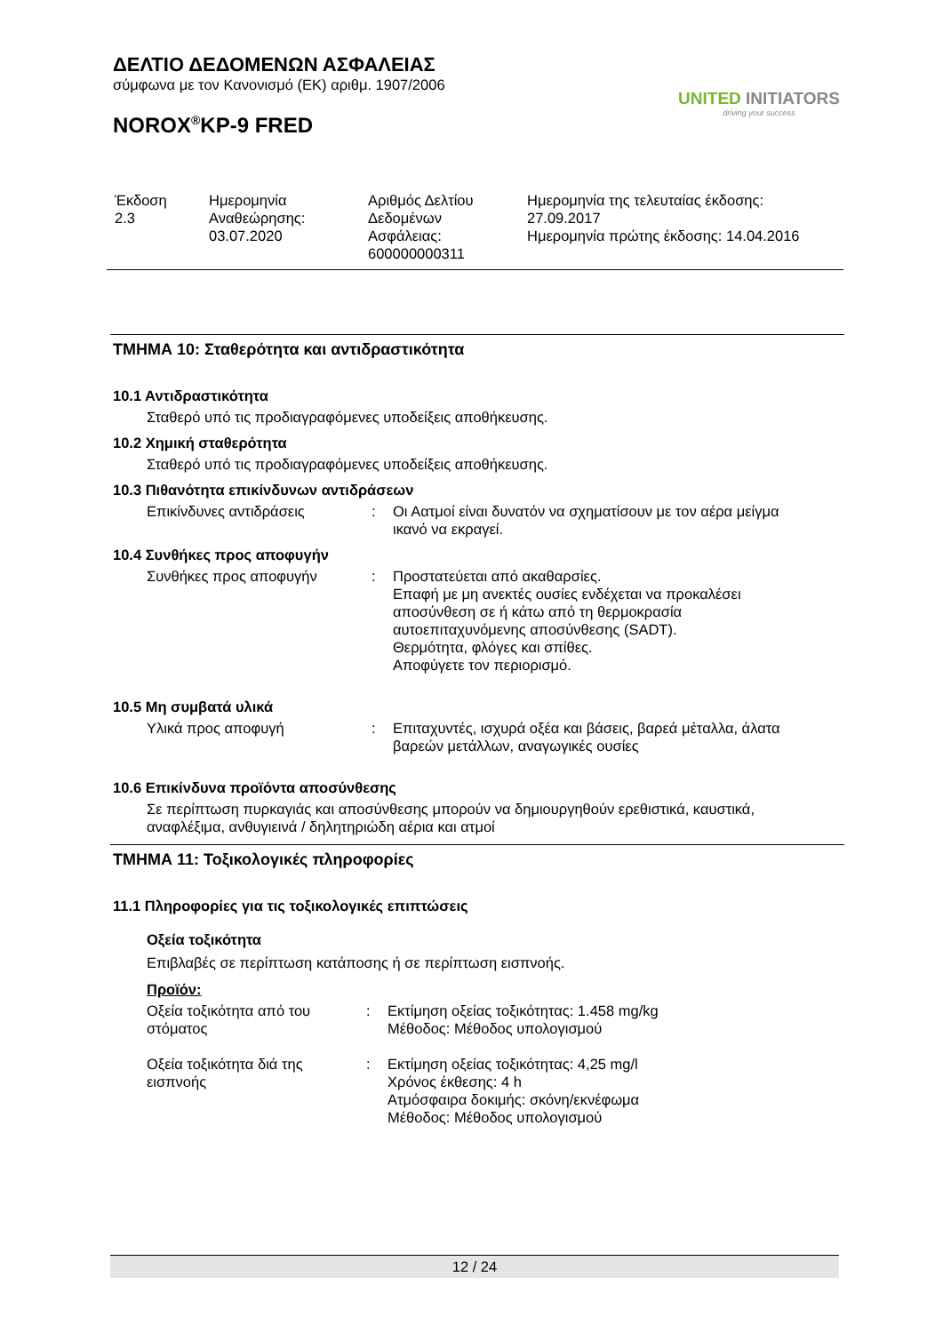ΔΕΛΤΙΟ ΔΕΔΟΜΕΝΩΝ ΑΣΦΑΛΕΙΑΣ
σύμφωνα με τον Κανονισμό (ΕΚ) αριθμ. 1907/2006
NOROX<sup>®</sup>KP-9 FRED
UNITED INITIATORS
driving your success
| Έκδοση 2.3 | Ημερομηνία Αναθεώρησης: 03.07.2020 | Αριθμός Δελτίου Δεδομένων Ασφάλειας: 600000000311 | Ημερομηνία της τελευταίας έκδοσης: 27.09.2017 Ημερομηνία πρώτης έκδοσης: 14.04.2016 |
ΤΜΗΜΑ 10: Σταθερότητα και αντιδραστικότητα
10.1 Αντιδραστικότητα
Σταθερό υπό τις προδιαγραφόμενες υποδείξεις αποθήκευσης.
10.2 Χημική σταθερότητα
Σταθερό υπό τις προδιαγραφόμενες υποδείξεις αποθήκευσης.
10.3 Πιθανότητα επικίνδυνων αντιδράσεων
| Επικίνδυνες αντιδράσεις | : | Οι Αατμοί είναι δυνατόν να σχηματίσουν με τον αέρα μείγμα ικανό να εκραγεί. |
10.4 Συνθήκες προς αποφυγήν
| Συνθήκες προς αποφυγήν | : | Προστατεύεται από ακαθαρσίες. Επαφή με μη ανεκτές ουσίες ενδέχεται να προκαλέσει αποσύνθεση σε ή κάτω από τη θερμοκρασία αυτοεπιταχυνόμενης αποσύνθεσης (SADT). Θερμότητα, φλόγες και σπίθες. Αποφύγετε τον περιορισμό. |
10.5 Μη συμβατά υλικά
| Υλικά προς αποφυγή | : | Επιταχυντές, ισχυρά οξέα και βάσεις, βαρεά μέταλλα, άλατα βαρεών μετάλλων, αναγωγικές ουσίες |
10.6 Επικίνδυνα προϊόντα αποσύνθεσης
Σε περίπτωση πυρκαγιάς και αποσύνθεσης μπορούν να δημιουργηθούν ερεθιστικά, καυστικά,
αναφλέξιμα, ανθυγιεινά / δηλητηριώδη αέρια και ατμοί
ΤΜΗΜΑ 11: Τοξικολογικές πληροφορίες
11.1 Πληροφορίες για τις τοξικολογικές επιπτώσεις
Οξεία τοξικότητα
Επιβλαβές σε περίπτωση κατάποσης ή σε περίπτωση εισπνοής.
Προϊόν:
| Οξεία τοξικότητα από του στόματος | : | Εκτίμηση οξείας τοξικότητας: 1.458 mg/kg Μέθοδος: Μέθοδος υπολογισμού |
| Οξεία τοξικότητα διά της εισπνοής | : | Εκτίμηση οξείας τοξικότητας: 4,25 mg/l Χρόνος έκθεσης: 4 h Ατμόσφαιρα δοκιμής: σκόνη/εκνέφωμα Μέθοδος: Μέθοδος υπολογισμού |
12 / 24